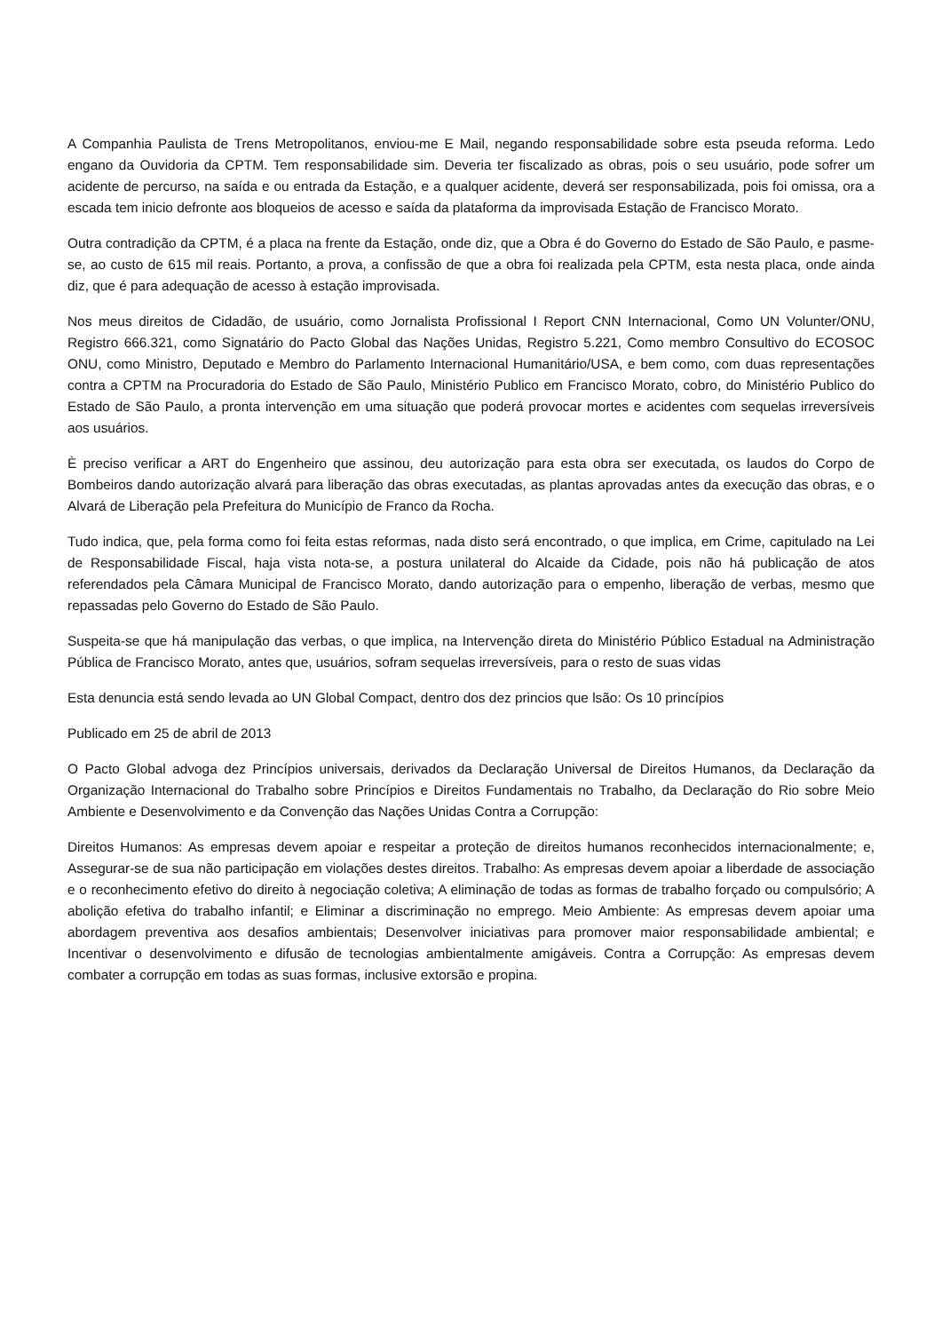A Companhia Paulista de Trens Metropolitanos, enviou-me E Mail, negando responsabilidade sobre esta pseuda reforma. Ledo engano da Ouvidoria da CPTM. Tem responsabilidade sim. Deveria ter fiscalizado as obras, pois o seu usuário, pode sofrer um acidente de percurso, na saída e ou entrada da Estação, e a qualquer acidente, deverá ser responsabilizada, pois foi omissa, ora a escada tem inicio defronte aos bloqueios de acesso e saída da plataforma da improvisada Estação de Francisco Morato.
Outra contradição da CPTM, é a placa na frente da Estação, onde diz, que a Obra é do Governo do Estado de São Paulo, e pasme-se, ao custo de 615 mil reais. Portanto, a prova, a confissão de que a obra foi realizada pela CPTM, esta nesta placa, onde ainda diz, que é para adequação de acesso à estação improvisada.
Nos meus direitos de Cidadão, de usuário, como Jornalista Profissional I Report CNN Internacional, Como UN Volunter/ONU, Registro 666.321, como Signatário do Pacto Global das Nações Unidas, Registro 5.221, Como membro Consultivo do ECOSOC ONU, como Ministro, Deputado e Membro do Parlamento Internacional Humanitário/USA, e bem como, com duas representações contra a CPTM na Procuradoria do Estado de São Paulo, Ministério Publico em Francisco Morato, cobro, do Ministério Publico do Estado de São Paulo, a pronta intervenção em uma situação que poderá provocar mortes e acidentes com sequelas irreversíveis aos usuários.
È preciso verificar a ART do Engenheiro que assinou, deu autorização para esta obra ser executada, os laudos do Corpo de Bombeiros dando autorização alvará para liberação das obras executadas, as plantas aprovadas antes da execução das obras, e o Alvará de Liberação pela Prefeitura do Município de Franco da Rocha.
Tudo indica, que, pela forma como foi feita estas reformas, nada disto será encontrado, o que implica, em Crime, capitulado na Lei de Responsabilidade Fiscal, haja vista nota-se, a postura unilateral do Alcaide da Cidade, pois não há publicação de atos referendados pela Câmara Municipal de Francisco Morato, dando autorização para o empenho, liberação de verbas, mesmo que repassadas pelo Governo do Estado de São Paulo.
Suspeita-se que há manipulação das verbas, o que implica, na Intervenção direta do Ministério Público Estadual na Administração Pública de Francisco Morato, antes que, usuários, sofram sequelas irreversíveis, para o resto de suas vidas
Esta denuncia está sendo levada ao UN Global Compact, dentro dos dez princios que lsão: Os 10 princípios
Publicado em 25 de abril de 2013
O Pacto Global advoga dez Princípios universais, derivados da Declaração Universal de Direitos Humanos, da Declaração da Organização Internacional do Trabalho sobre Princípios e Direitos Fundamentais no Trabalho, da Declaração do Rio sobre Meio Ambiente e Desenvolvimento e da Convenção das Nações Unidas Contra a Corrupção:
Direitos Humanos: As empresas devem apoiar e respeitar a proteção de direitos humanos reconhecidos internacionalmente; e, Assegurar-se de sua não participação em violações destes direitos. Trabalho: As empresas devem apoiar a liberdade de associação e o reconhecimento efetivo do direito à negociação coletiva; A eliminação de todas as formas de trabalho forçado ou compulsório; A abolição efetiva do trabalho infantil; e Eliminar a discriminação no emprego. Meio Ambiente: As empresas devem apoiar uma abordagem preventiva aos desafios ambientais; Desenvolver iniciativas para promover maior responsabilidade ambiental; e Incentivar o desenvolvimento e difusão de tecnologias ambientalmente amigáveis. Contra a Corrupção: As empresas devem combater a corrupção em todas as suas formas, inclusive extorsão e propina.